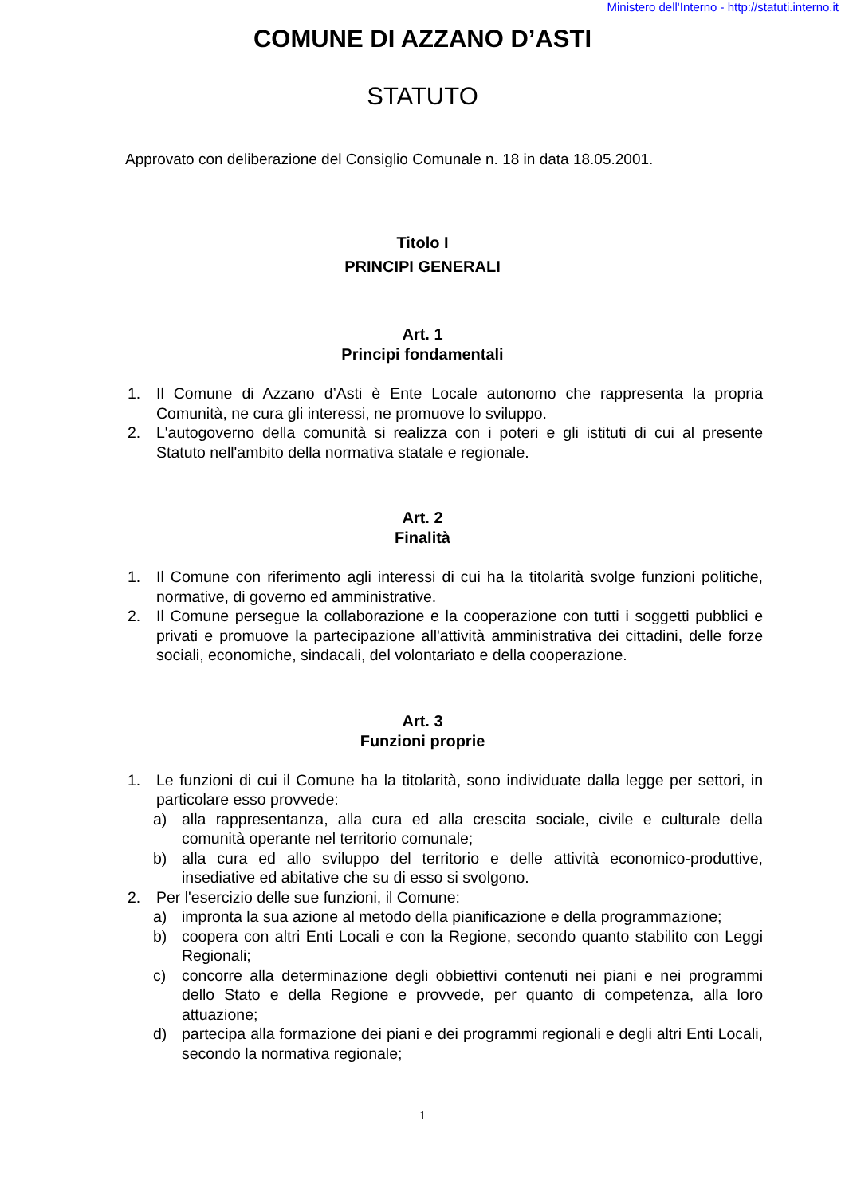Ministero dell'Interno - http://statuti.interno.it
COMUNE DI AZZANO D’ASTI
STATUTO
Approvato con deliberazione del Consiglio Comunale n. 18 in data 18.05.2001.
Titolo I
PRINCIPI GENERALI
Art. 1
Principi fondamentali
1. Il Comune di Azzano d’Asti è Ente Locale autonomo che rappresenta la propria Comunità, ne cura gli interessi, ne promuove lo sviluppo.
2. L'autogoverno della comunità si realizza con i poteri e gli istituti di cui al presente Statuto nell'ambito della normativa statale e regionale.
Art. 2
Finalità
1. Il Comune con riferimento agli interessi di cui ha la titolarità svolge funzioni politiche, normative, di governo ed amministrative.
2. Il Comune persegue la collaborazione e la cooperazione con tutti i soggetti pubblici e privati e promuove la partecipazione all'attività amministrativa dei cittadini, delle forze sociali, economiche, sindacali, del volontariato e della cooperazione.
Art. 3
Funzioni proprie
1. Le funzioni di cui il Comune ha la titolarità, sono individuate dalla legge per settori, in particolare esso provvede:
a) alla rappresentanza, alla cura ed alla crescita sociale, civile e culturale della comunità operante nel territorio comunale;
b) alla cura ed allo sviluppo del territorio e delle attività economico-produttive, insediative ed abitative che su di esso si svolgono.
2. Per l'esercizio delle sue funzioni, il Comune:
a) impronta la sua azione al metodo della pianificazione e della programmazione;
b) coopera con altri Enti Locali e con la Regione, secondo quanto stabilito con Leggi Regionali;
c) concorre alla determinazione degli obbiettivi contenuti nei piani e nei programmi dello Stato e della Regione e provvede, per quanto di competenza, alla loro attuazione;
d) partecipa alla formazione dei piani e dei programmi regionali e degli altri Enti Locali, secondo la normativa regionale;
1